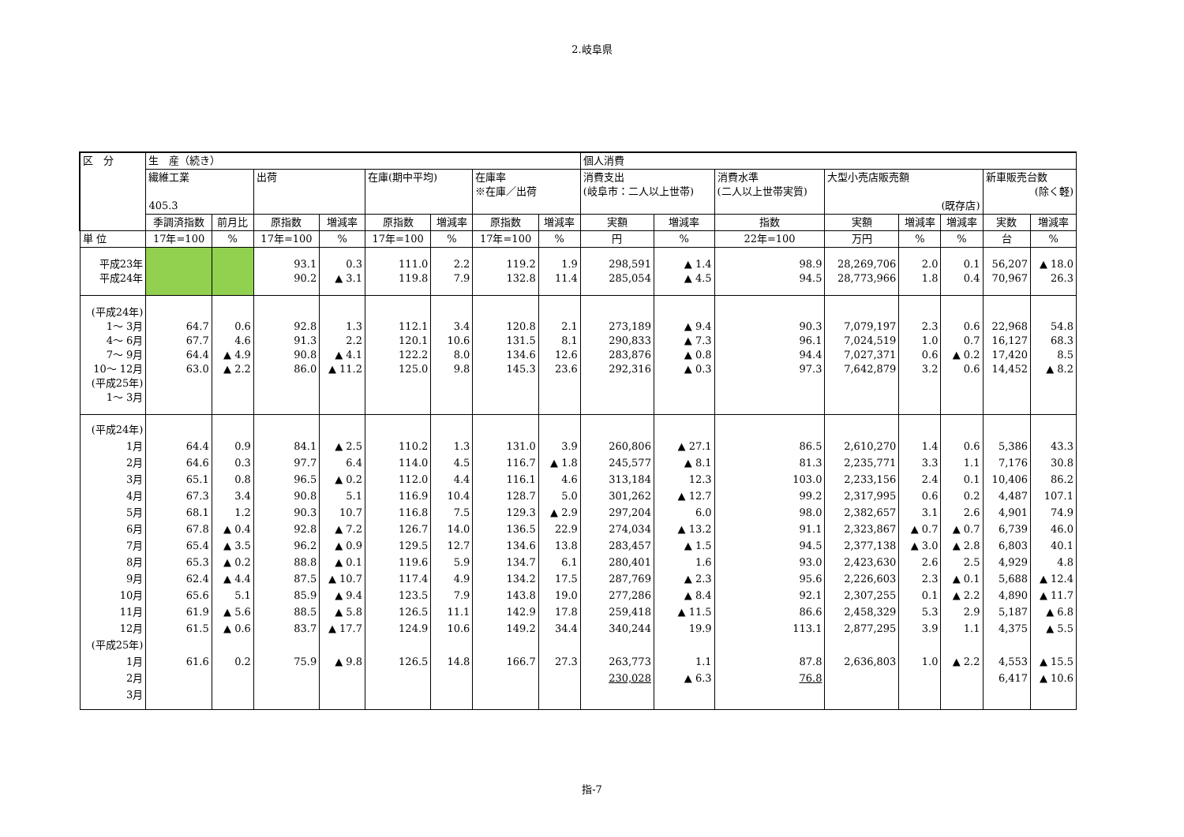2.岐阜県
| 区 分 | 生 産（続き） | | | | | | | | 個人消費 | | | | | | | |
| --- | --- | --- | --- | --- | --- | --- | --- | --- | --- | --- | --- | --- | --- | --- | --- | --- |
| | 繊維工業 405.3 | | 出荷 | | 在庫(期中平均) | | 在庫率 ※在庫／出荷 | | 消費支出 (岐阜市：二人以上世帯) | | 消費水準 (二人以上世帯実質) | 大型小売店販売額 (既存店) | | | 新車販売台数 (除く軽) | |
| | 季調済指数 | 前月比 | 原指数 | 増減率 | 原指数 | 増減率 | 原指数 | 増減率 | 実額 | 増減率 | 指数 | 実額 | 増減率 | 増減率 | 実数 | 増減率 |
| 単 位 | 17年=100 | % | 17年=100 | % | 17年=100 | % | 17年=100 | % | 円 | % | 22年=100 | 万円 | % | % | 台 | % |
| 平成23年 平成24年 | | | 93.1 90.2 | 0.3 ▲ 3.1 | 111.0 119.8 | 2.2 7.9 | 119.2 132.8 | 1.9 11.4 | 298,591 285,054 | ▲ 1.4 ▲ 4.5 | 98.9 94.5 | 28,269,706 28,773,966 | 2.0 1.8 | 0.1 0.4 | 56,207 70,967 | ▲ 18.0 26.3 |
| (平成24年) 1～ 3月 4～ 6月 7～ 9月 10～ 12月 (平成25年) 1～ 3月 | 64.7 67.7 64.4 63.0 | 0.6 4.6 ▲ 4.9 ▲ 2.2 | 92.8 91.3 90.8 86.0 | 1.3 2.2 ▲ 4.1 ▲ 11.2 | 112.1 120.1 122.2 125.0 | 3.4 10.6 8.0 9.8 | 120.8 131.5 134.6 145.3 | 2.1 8.1 12.6 23.6 | 273,189 290,833 283,876 292,316 | ▲ 9.4 ▲ 7.3 ▲ 0.8 ▲ 0.3 | 90.3 96.1 94.4 97.3 | 7,079,197 7,024,519 7,027,371 7,642,879 | 2.3 1.0 0.6 3.2 | 0.6 0.7 ▲ 0.2 0.6 | 22,968 16,127 17,420 14,452 | 54.8 68.3 8.5 ▲ 8.2 |
| (平成24年) 1月 2月 3月 4月 5月 6月 7月 8月 9月 10月 11月 12月 (平成25年) 1月 2月 3月 | 64.4 64.6 65.1 67.3 68.1 67.8 65.4 65.3 62.4 65.6 61.9 61.5 61.6 | 0.9 0.3 0.8 3.4 1.2 ▲ 0.4 ▲ 3.5 ▲ 0.2 ▲ 4.4 5.1 ▲ 5.6 ▲ 0.6 0.2 | 84.1 97.7 96.5 90.8 90.3 92.8 96.2 88.8 87.5 85.9 88.5 83.7 75.9 | ▲ 2.5 6.4 ▲ 0.2 5.1 10.7 ▲ 7.2 ▲ 0.9 ▲ 0.1 ▲ 10.7 ▲ 9.4 ▲ 5.8 ▲ 17.7 ▲ 9.8 | 110.2 114.0 112.0 116.9 116.8 126.7 129.5 119.6 117.4 123.5 126.5 124.9 126.5 | 1.3 4.5 4.4 10.4 7.5 14.0 12.7 5.9 4.9 7.9 11.1 10.6 14.8 | 131.0 116.7 116.1 128.7 129.3 136.5 134.6 134.7 134.2 143.8 142.9 149.2 166.7 | 3.9 ▲ 1.8 4.6 5.0 ▲ 2.9 22.9 13.8 6.1 17.5 19.0 17.8 34.4 27.3 | 260,806 245,577 313,184 301,262 297,204 274,034 283,457 280,401 287,769 277,286 259,418 340,244 263,773 230,028 | ▲ 27.1 ▲ 8.1 12.3 ▲ 12.7 6.0 ▲ 13.2 ▲ 1.5 1.6 ▲ 2.3 ▲ 8.4 ▲ 11.5 19.9 1.1 ▲ 6.3 | 86.5 81.3 103.0 99.2 98.0 91.1 94.5 93.0 95.6 92.1 86.6 113.1 87.8 76.8 | 2,610,270 2,235,771 2,233,156 2,317,995 2,382,657 2,323,867 2,377,138 2,423,630 2,226,603 2,307,255 2,458,329 2,877,295 2,636,803 | 1.4 3.3 2.4 0.6 3.1 ▲ 0.7 ▲ 3.0 2.6 2.3 0.1 5.3 3.9 1.0 | 0.6 1.1 0.1 0.2 2.6 ▲ 0.7 ▲ 2.8 2.5 ▲ 0.1 ▲ 2.2 2.9 1.1 ▲ 2.2 | 5,386 7,176 10,406 4,487 4,901 6,739 6,803 4,929 5,688 4,890 5,187 4,375 4,553 6,417 | 43.3 30.8 86.2 107.1 74.9 46.0 40.1 4.8 ▲ 12.4 ▲ 11.7 ▲ 6.8 ▲ 5.5 ▲ 15.5 ▲ 10.6 |
指-7